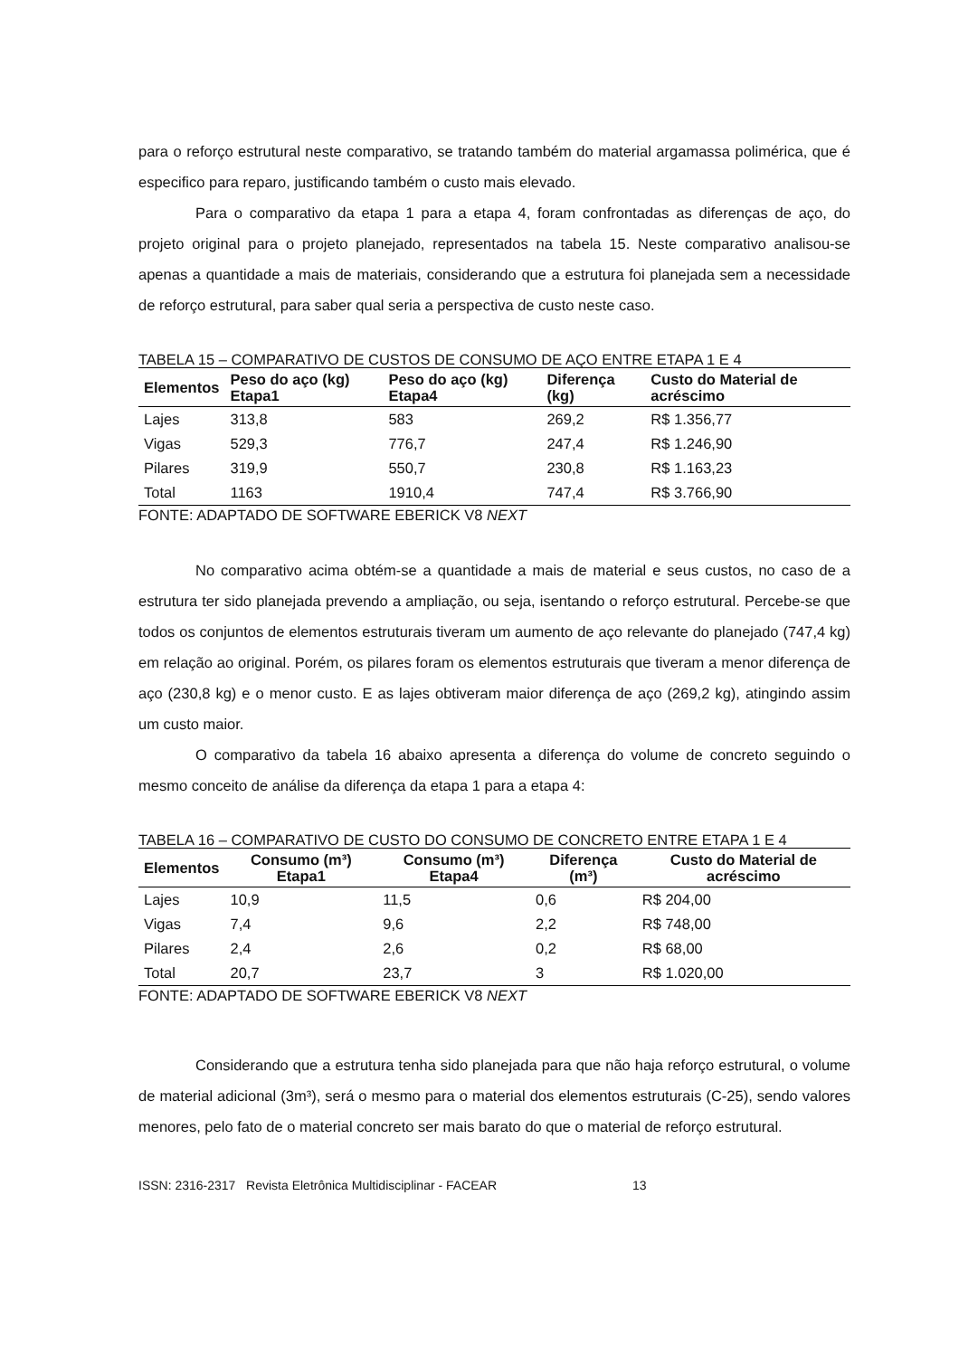para o reforço estrutural neste comparativo, se tratando também do material argamassa polimérica, que é especifico para reparo, justificando também o custo mais elevado.
Para o comparativo da etapa 1 para a etapa 4, foram confrontadas as diferenças de aço, do projeto original para o projeto planejado, representados na tabela 15. Neste comparativo analisou-se apenas a quantidade a mais de materiais, considerando que a estrutura foi planejada sem a necessidade de reforço estrutural, para saber qual seria a perspectiva de custo neste caso.
TABELA 15 – COMPARATIVO DE CUSTOS DE CONSUMO DE AÇO ENTRE ETAPA 1 E 4
| Elementos | Peso do aço (kg) Etapa1 | Peso do aço (kg) Etapa4 | Diferença (kg) | Custo do Material de acréscimo |
| --- | --- | --- | --- | --- |
| Lajes | 313,8 | 583 | 269,2 | R$ 1.356,77 |
| Vigas | 529,3 | 776,7 | 247,4 | R$ 1.246,90 |
| Pilares | 319,9 | 550,7 | 230,8 | R$ 1.163,23 |
| Total | 1163 | 1910,4 | 747,4 | R$ 3.766,90 |
FONTE: ADAPTADO DE SOFTWARE EBERICK V8 NEXT
No comparativo acima obtém-se a quantidade a mais de material e seus custos, no caso de a estrutura ter sido planejada prevendo a ampliação, ou seja, isentando o reforço estrutural. Percebe-se que todos os conjuntos de elementos estruturais tiveram um aumento de aço relevante do planejado (747,4 kg) em relação ao original. Porém, os pilares foram os elementos estruturais que tiveram a menor diferença de aço (230,8 kg) e o menor custo. E as lajes obtiveram maior diferença de aço (269,2 kg), atingindo assim um custo maior.
O comparativo da tabela 16 abaixo apresenta a diferença do volume de concreto seguindo o mesmo conceito de análise da diferença da etapa 1 para a etapa 4:
TABELA 16 – COMPARATIVO DE CUSTO DO CONSUMO DE CONCRETO ENTRE ETAPA 1 E 4
| Elementos | Consumo (m³) Etapa1 | Consumo (m³) Etapa4 | Diferença (m³) | Custo do Material de acréscimo |
| --- | --- | --- | --- | --- |
| Lajes | 10,9 | 11,5 | 0,6 | R$ 204,00 |
| Vigas | 7,4 | 9,6 | 2,2 | R$ 748,00 |
| Pilares | 2,4 | 2,6 | 0,2 | R$ 68,00 |
| Total | 20,7 | 23,7 | 3 | R$ 1.020,00 |
FONTE: ADAPTADO DE SOFTWARE EBERICK V8 NEXT
Considerando que a estrutura tenha sido planejada para que não haja reforço estrutural, o volume de material adicional (3m³), será o mesmo para o material dos elementos estruturais (C-25), sendo valores menores, pelo fato de o material concreto ser mais barato do que o material de reforço estrutural.
ISSN: 2316-2317 Revista Eletrônica Multidisciplinar - FACEAR 13